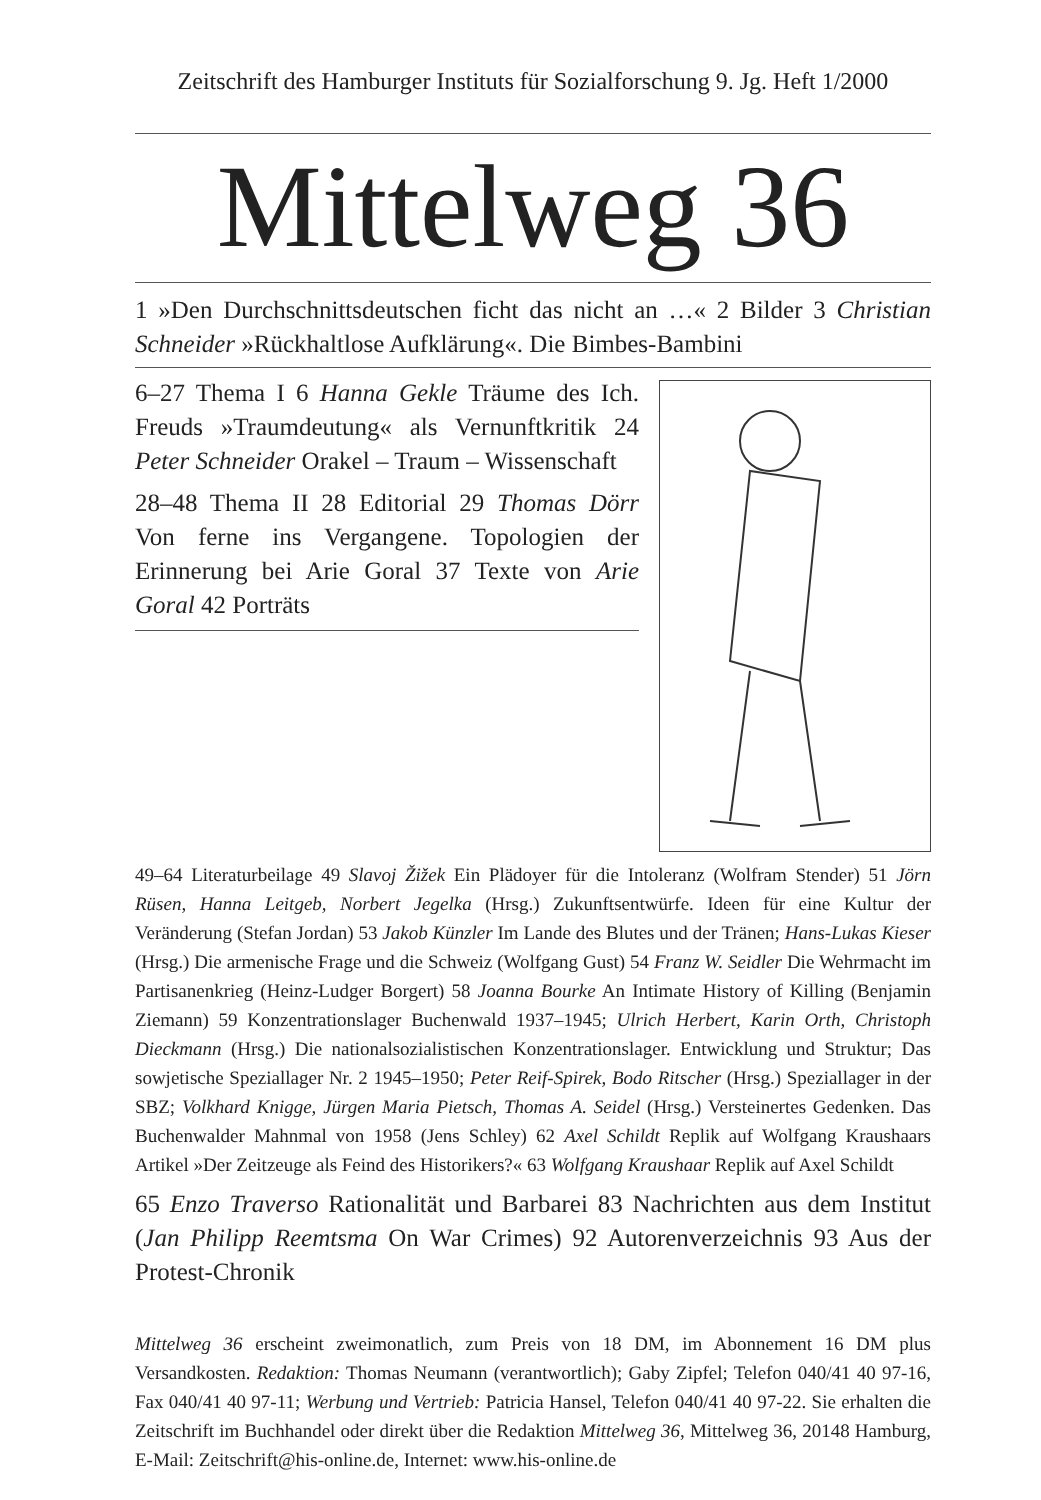Zeitschrift des Hamburger Instituts für Sozialforschung 9. Jg. Heft 1/2000
Mittelweg 36
1 »Den Durchschnittsdeutschen ficht das nicht an …« 2 Bilder 3 Christian Schneider »Rückhaltlose Aufklärung«. Die Bimbes-Bambini
6–27 Thema I 6 Hanna Gekle Träume des Ich. Freuds »Traumdeutung« als Vernunftkritik 24 Peter Schneider Orakel – Traum – Wissenschaft
28–48 Thema II 28 Editorial 29 Thomas Dörr Von ferne ins Vergangene. Topologien der Erinnerung bei Arie Goral 37 Texte von Arie Goral 42 Porträts
49–64 Literaturbeilage 49 Slavoj Žižek Ein Plädoyer für die Intoleranz (Wolfram Stender) 51 Jörn Rüsen, Hanna Leitgeb, Norbert Jegelka (Hrsg.) Zukunftsentwürfe. Ideen für eine Kultur der Veränderung (Stefan Jordan) 53 Jakob Künzler Im Lande des Blutes und der Tränen; Hans-Lukas Kieser (Hrsg.) Die armenische Frage und die Schweiz (Wolfgang Gust) 54 Franz W. Seidler Die Wehrmacht im Partisanenkrieg (Heinz-Ludger Borgert) 58 Joanna Bourke An Intimate History of Killing (Benjamin Ziemann) 59 Konzentrationslager Buchenwald 1937–1945; Ulrich Herbert, Karin Orth, Christoph Dieckmann (Hrsg.) Die nationalsozialistischen Konzentrationslager. Entwicklung und Struktur; Das sowjetische Speziallager Nr. 2 1945–1950; Peter Reif-Spirek, Bodo Ritscher (Hrsg.) Speziallager in der SBZ; Volkhard Knigge, Jürgen Maria Pietsch, Thomas A. Seidel (Hrsg.) Versteinertes Gedenken. Das Buchenwalder Mahnmal von 1958 (Jens Schley) 62 Axel Schildt Replik auf Wolfgang Kraushaars Artikel »Der Zeitzeuge als Feind des Historikers?« 63 Wolfgang Kraushaar Replik auf Axel Schildt
65 Enzo Traverso Rationalität und Barbarei 83 Nachrichten aus dem Institut (Jan Philipp Reemtsma On War Crimes) 92 Autorenverzeichnis 93 Aus der Protest-Chronik
Mittelweg 36 erscheint zweimonatlich, zum Preis von 18 DM, im Abonnement 16 DM plus Versandkosten. Redaktion: Thomas Neumann (verantwortlich); Gaby Zipfel; Telefon 040/41 40 97-16, Fax 040/41 40 97-11; Werbung und Vertrieb: Patricia Hansel, Telefon 040/41 40 97-22. Sie erhalten die Zeitschrift im Buchhandel oder direkt über die Redaktion Mittelweg 36, Mittelweg 36, 20148 Hamburg, E-Mail: Zeitschrift@his-online.de, Internet: www.his-online.de